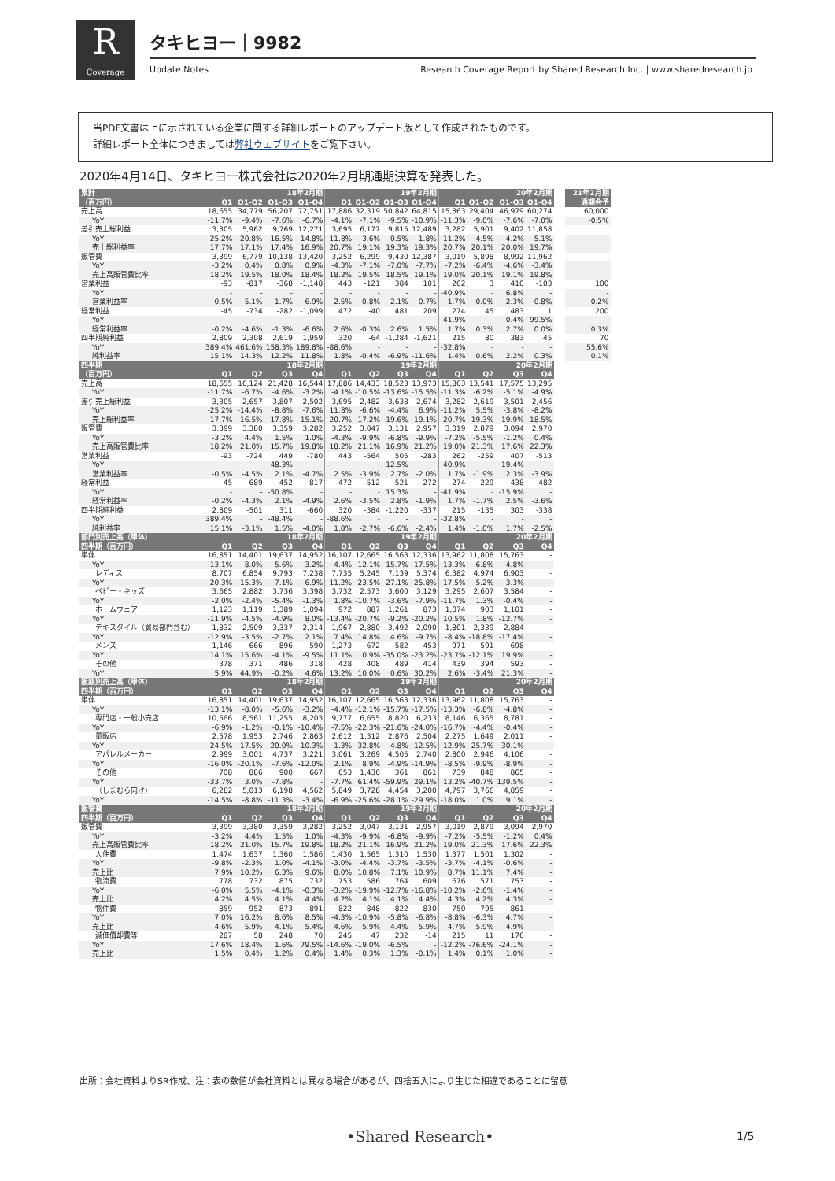R
Coverage
タキヒヨー｜9982
Update Notes
Research Coverage Report by Shared Research Inc. | www.sharedresearch.jp
当PDF文書は上に示されている企業に関する詳細レポートのアップデート版として作成されたものです。
詳細レポート全体につきましては弊社ウェブサイトをご覧下さい。
2020年4月14日、タキヒヨー株式会社は2020年2月期通期決算を発表した。
| 累計 | 18年2月期 | | | | 19年2月期 | | | | 20年2月期 | | | | | 21年2月期 |
| --- | --- | --- | --- | --- | --- | --- | --- | --- | --- | --- | --- | --- | --- | --- |
| （百万円） | Q1 | Q1-Q2 | Q1-Q3 | Q1-Q4 | Q1 | Q1-Q2 | Q1-Q3 | Q1-Q4 | Q1 | Q1-Q2 | Q1-Q3 | Q1-Q4 | | 通期会予 |
| 売上高 | 18,655 | 34,779 | 56,207 | 72,751 | 17,886 | 32,319 | 50,842 | 64,815 | 15,863 | 29,404 | 46,979 | 60,274 | | 60,000 |
| YoY | -11.7% | -9.4% | -7.6% | -6.7% | -4.1% | -7.1% | -9.5% | -10.9% | -11.3% | -9.0% | -7.6% | -7.0% | | -0.5% |
| 差引売上総利益 | 3,305 | 5,962 | 9,769 | 12,271 | 3,695 | 6,177 | 9,815 | 12,489 | 3,282 | 5,901 | 9,402 | 11,858 | | |
| YoY | -25.2% | -20.8% | -16.5% | -14.8% | 11.8% | 3.6% | 0.5% | 1.8% | -11.2% | -4.5% | -4.2% | -5.1% | | |
| 売上総利益率 | 17.7% | 17.1% | 17.4% | 16.9% | 20.7% | 19.1% | 19.3% | 19.3% | 20.7% | 20.1% | 20.0% | 19.7% | | |
| 販管費 | 3,399 | 6,779 | 10,138 | 13,420 | 3,252 | 6,299 | 9,430 | 12,387 | 3,019 | 5,898 | 8,992 | 11,962 | | |
| YoY | -3.2% | 0.4% | 0.8% | 0.9% | -4.3% | -7.1% | -7.0% | -7.7% | -7.2% | -6.4% | -4.6% | -3.4% | | |
| 売上高販管費比率 | 18.2% | 19.5% | 18.0% | 18.4% | 18.2% | 19.5% | 18.5% | 19.1% | 19.0% | 20.1% | 19.1% | 19.8% | | |
| 営業利益 | -93 | -817 | -368 | -1,148 | 443 | -121 | 384 | 101 | 262 | 3 | 410 | -103 | | 100 |
| YoY | - | - | - | - | - | - | - | - | -40.9% | - | 6.8% | - | | - |
| 営業利益率 | -0.5% | -5.1% | -1.7% | -6.9% | 2.5% | -0.8% | 2.1% | 0.7% | 1.7% | 0.0% | 2.3% | -0.8% | | 0.2% |
| 経常利益 | -45 | -734 | -282 | -1,099 | 472 | -40 | 481 | 209 | 274 | 45 | 483 | 1 | | 200 |
| YoY | - | - | - | - | - | - | - | - | -41.9% | - | 0.4% | -99.5% | | - |
| 経常利益率 | -0.2% | -4.6% | -1.3% | -6.6% | 2.6% | -0.3% | 2.6% | 1.5% | 1.7% | 0.3% | 2.7% | 0.0% | | 0.3% |
| 四半期純利益 | 2,809 | 2,308 | 2,619 | 1,959 | 320 | -64 | -1,284 | -1,621 | 215 | 80 | 383 | 45 | | 70 |
| YoY | 389.4% | 461.6% | 158.3% | 189.8% | -88.6% | - | - | - | -32.8% | - | - | - | | 55.6% |
| 純利益率 | 15.1% | 14.3% | 12.2% | 11.8% | 1.8% | -0.4% | -6.9% | -11.6% | 1.4% | 0.6% | 2.2% | 0.3% | | 0.1% |
| 四半期 | 18年2月期 | | | | 19年2月期 | | | | 20年2月期 | | | | | |
| （百万円） | Q1 | Q2 | Q3 | Q4 | Q1 | Q2 | Q3 | Q4 | Q1 | Q2 | Q3 | Q4 | | |
| 売上高 | 18,655 | 16,124 | 21,428 | 16,544 | 17,886 | 14,433 | 18,523 | 13,973 | 15,863 | 13,541 | 17,575 | 13,295 | | |
| YoY | -11.7% | -6.7% | -4.6% | -3.2% | -4.1% | -10.5% | -13.6% | -15.5% | -11.3% | -6.2% | -5.1% | -4.9% | | |
| 差引売上総利益 | 3,305 | 2,657 | 3,807 | 2,502 | 3,695 | 2,482 | 3,638 | 2,674 | 3,282 | 2,619 | 3,501 | 2,456 | | |
| YoY | -25.2% | -14.4% | -8.8% | -7.6% | 11.8% | -6.6% | -4.4% | 6.9% | -11.2% | 5.5% | -3.8% | -8.2% | | |
| 売上総利益率 | 17.7% | 16.5% | 17.8% | 15.1% | 20.7% | 17.2% | 19.6% | 19.1% | 20.7% | 19.3% | 19.9% | 18.5% | | |
| 販管費 | 3,399 | 3,380 | 3,359 | 3,282 | 3,252 | 3,047 | 3,131 | 2,957 | 3,019 | 2,879 | 3,094 | 2,970 | | |
| YoY | -3.2% | 4.4% | 1.5% | 1.0% | -4.3% | -9.9% | -6.8% | -9.9% | -7.2% | -5.5% | -1.2% | 0.4% | | |
| 売上高販管費比率 | 18.2% | 21.0% | 15.7% | 19.8% | 18.2% | 21.1% | 16.9% | 21.2% | 19.0% | 21.3% | 17.6% | 22.3% | | |
| 営業利益 | -93 | -724 | 449 | -780 | 443 | -564 | 505 | -283 | 262 | -259 | 407 | -513 | | |
| YoY | - | - | -48.3% | - | - | - | 12.5% | - | -40.9% | - | -19.4% | - | | |
| 営業利益率 | -0.5% | -4.5% | 2.1% | -4.7% | 2.5% | -3.9% | 2.7% | -2.0% | 1.7% | -1.9% | 2.3% | -3.9% | | |
| 経常利益 | -45 | -689 | 452 | -817 | 472 | -512 | 521 | -272 | 274 | -229 | 438 | -482 | | |
| YoY | - | - | -50.8% | - | - | - | 15.3% | - | -41.9% | - | -15.9% | - | | |
| 経常利益率 | -0.2% | -4.3% | 2.1% | -4.9% | 2.6% | -3.5% | 2.8% | -1.9% | 1.7% | -1.7% | 2.5% | -3.6% | | |
| 四半期純利益 | 2,809 | -501 | 311 | -660 | 320 | -384 | -1,220 | -337 | 215 | -135 | 303 | -338 | | |
| YoY | 389.4% | - | -48.4% | - | -88.6% | - | - | - | -32.8% | - | - | - | | |
| 純利益率 | 15.1% | -3.1% | 1.5% | -4.0% | 1.8% | -2.7% | -6.6% | -2.4% | 1.4% | -1.0% | 1.7% | -2.5% | | |
| 部門別売上高（単体） | 18年2月期 | | | | 19年2月期 | | | | 20年2月期 | | | | | |
| 四半期（百万円） | Q1 | Q2 | Q3 | Q4 | Q1 | Q2 | Q3 | Q4 | Q1 | Q2 | Q3 | Q4 | | |
| 単体 | 16,851 | 14,401 | 19,637 | 14,952 | 16,107 | 12,665 | 16,563 | 12,336 | 13,962 | 11,808 | 15,763 | - | | |
| YoY | -13.1% | -8.0% | -5.6% | -3.2% | -4.4% | -12.1% | -15.7% | -17.5% | -13.3% | -6.8% | -4.8% | - | | |
| レディス | 8,707 | 6,854 | 9,793 | 7,238 | 7,735 | 5,245 | 7,139 | 5,374 | 6,382 | 4,974 | 6,903 | - | | |
| YoY | -20.3% | -15.3% | -7.1% | -6.9% | -11.2% | -23.5% | -27.1% | -25.8% | -17.5% | -5.2% | -3.3% | - | | |
| ベビー・キッズ | 3,665 | 2,882 | 3,736 | 3,398 | 3,732 | 2,573 | 3,600 | 3,129 | 3,295 | 2,607 | 3,584 | - | | |
| YoY | -2.0% | -2.4% | -5.4% | -1.3% | 1.8% | -10.7% | -3.6% | -7.9% | -11.7% | 1.3% | -0.4% | - | | |
| ホームウェア | 1,123 | 1,119 | 1,389 | 1,094 | 972 | 887 | 1,261 | 873 | 1,074 | 903 | 1,101 | - | | |
| YoY | -11.9% | -4.5% | -4.9% | 8.0% | -13.4% | -20.7% | -9.2% | -20.2% | 10.5% | 1.8% | -12.7% | - | | |
| テキスタイル（貿易部門含む） | 1,832 | 2,509 | 3,337 | 2,314 | 1,967 | 2,880 | 3,492 | 2,090 | 1,801 | 2,339 | 2,884 | - | | |
| YoY | -12.9% | -3.5% | -2.7% | 2.1% | 7.4% | 14.8% | 4.6% | -9.7% | -8.4% | -18.8% | -17.4% | - | | |
| メンズ | 1,146 | 666 | 896 | 590 | 1,273 | 672 | 582 | 453 | 971 | 591 | 698 | - | | |
| YoY | 14.1% | 15.6% | -4.1% | -9.5% | 11.1% | 0.9% | -35.0% | -23.2% | -23.7% | -12.1% | 19.9% | - | | |
| その他 | 378 | 371 | 486 | 318 | 428 | 408 | 489 | 414 | 439 | 394 | 593 | - | | |
| YoY | 5.9% | 44.9% | -0.2% | 4.6% | 13.2% | 10.0% | 0.6% | 30.2% | 2.6% | -3.4% | 21.3% | - | | |
| 販路別売上高（単体） | 18年2月期 | | | | 19年2月期 | | | | 20年2月期 | | | | | |
| 四半期（百万円） | Q1 | Q2 | Q3 | Q4 | Q1 | Q2 | Q3 | Q4 | Q1 | Q2 | Q3 | Q4 | | |
| 単体 | 16,851 | 14,401 | 19,637 | 14,952 | 16,107 | 12,665 | 16,563 | 12,336 | 13,962 | 11,808 | 15,763 | - | | |
| YoY | -13.1% | -8.0% | -5.6% | -3.2% | -4.4% | -12.1% | -15.7% | -17.5% | -13.3% | -6.8% | -4.8% | - | | |
| 専門店・一般小売店 | 10,566 | 8,561 | 11,255 | 8,203 | 9,777 | 6,655 | 8,820 | 6,233 | 8,146 | 6,365 | 8,781 | - | | |
| YoY | -6.9% | -1.2% | -0.1% | -10.4% | -7.5% | -22.3% | -21.6% | -24.0% | -16.7% | -4.4% | -0.4% | - | | |
| 量販店 | 2,578 | 1,953 | 2,746 | 2,863 | 2,612 | 1,312 | 2,876 | 2,504 | 2,275 | 1,649 | 2,011 | - | | |
| YoY | -24.5% | -17.5% | -20.0% | -10.3% | 1.3% | -32.8% | 4.8% | -12.5% | -12.9% | 25.7% | -30.1% | - | | |
| アパレルメーカー | 2,999 | 3,001 | 4,737 | 3,221 | 3,061 | 3,269 | 4,505 | 2,740 | 2,800 | 2,946 | 4,106 | - | | |
| YoY | -16.0% | -20.1% | -7.6% | -12.0% | 2.1% | 8.9% | -4.9% | -14.9% | -8.5% | -9.9% | -8.9% | - | | |
| その他 | 708 | 886 | 900 | 667 | 653 | 1,430 | 361 | 861 | 739 | 848 | 865 | - | | |
| YoY | -33.7% | 3.0% | -7.8% | - | -7.7% | 61.4% | -59.9% | 29.1% | 13.2% | -40.7% | 139.5% | - | | |
| （しまむら向け） | 6,282 | 5,013 | 6,198 | 4,562 | 5,849 | 3,728 | 4,454 | 3,200 | 4,797 | 3,766 | 4,859 | - | | |
| YoY | -14.5% | -8.8% | -11.3% | -3.4% | -6.9% | -25.6% | -28.1% | -29.9% | -18.0% | 1.0% | 9.1% | - | | |
| 販管費 | 18年2月期 | | | | 19年2月期 | | | | 20年2月期 | | | | | |
| 四半期（百万円） | Q1 | Q2 | Q3 | Q4 | Q1 | Q2 | Q3 | Q4 | Q1 | Q2 | Q3 | Q4 | | |
| 販管費 | 3,399 | 3,380 | 3,359 | 3,282 | 3,252 | 3,047 | 3,131 | 2,957 | 3,019 | 2,879 | 3,094 | 2,970 | | |
| YoY | -3.2% | 4.4% | 1.5% | 1.0% | -4.3% | -9.9% | -6.8% | -9.9% | -7.2% | -5.5% | -1.2% | 0.4% | | |
| 売上高販管費比率 | 18.2% | 21.0% | 15.7% | 19.8% | 18.2% | 21.1% | 16.9% | 21.2% | 19.0% | 21.3% | 17.6% | 22.3% | | |
| 人件費 | 1,474 | 1,637 | 1,360 | 1,586 | 1,430 | 1,565 | 1,310 | 1,530 | 1,377 | 1,501 | 1,302 | - | | |
| YoY | -9.8% | -2.3% | 1.0% | -4.1% | -3.0% | -4.4% | -3.7% | -3.5% | -3.7% | -4.1% | -0.6% | - | | |
| 売上比 | 7.9% | 10.2% | 6.3% | 9.6% | 8.0% | 10.8% | 7.1% | 10.9% | 8.7% | 11.1% | 7.4% | - | | |
| 物流費 | 778 | 732 | 875 | 732 | 753 | 586 | 764 | 609 | 676 | 571 | 753 | - | | |
| YoY | -6.0% | 5.5% | -4.1% | -0.3% | -3.2% | -19.9% | -12.7% | -16.8% | -10.2% | -2.6% | -1.4% | - | | |
| 売上比 | 4.2% | 4.5% | 4.1% | 4.4% | 4.2% | 4.1% | 4.1% | 4.4% | 4.3% | 4.2% | 4.3% | - | | |
| 物件費 | 859 | 952 | 873 | 891 | 822 | 848 | 822 | 830 | 750 | 795 | 861 | - | | |
| YoY | 7.0% | 16.2% | 8.6% | 8.5% | -4.3% | -10.9% | -5.8% | -6.8% | -8.8% | -6.3% | 4.7% | - | | |
| 売上比 | 4.6% | 5.9% | 4.1% | 5.4% | 4.6% | 5.9% | 4.4% | 5.9% | 4.7% | 5.9% | 4.9% | - | | |
| 減価償却費等 | 287 | 58 | 248 | 70 | 245 | 47 | 232 | -14 | 215 | 11 | 176 | - | | |
| YoY | 17.6% | 18.4% | 1.6% | 79.5% | -14.6% | -19.0% | -6.5% | - | -12.2% | -76.6% | -24.1% | - | | |
| 売上比 | 1.5% | 0.4% | 1.2% | 0.4% | 1.4% | 0.3% | 1.3% | -0.1% | 1.4% | 0.1% | 1.0% | - | | |
出所：会社資料よりSR作成、注：表の数値が会社資料とは異なる場合があるが、四捨五入により生じた相違であることに留意
•Shared Research• 1/5